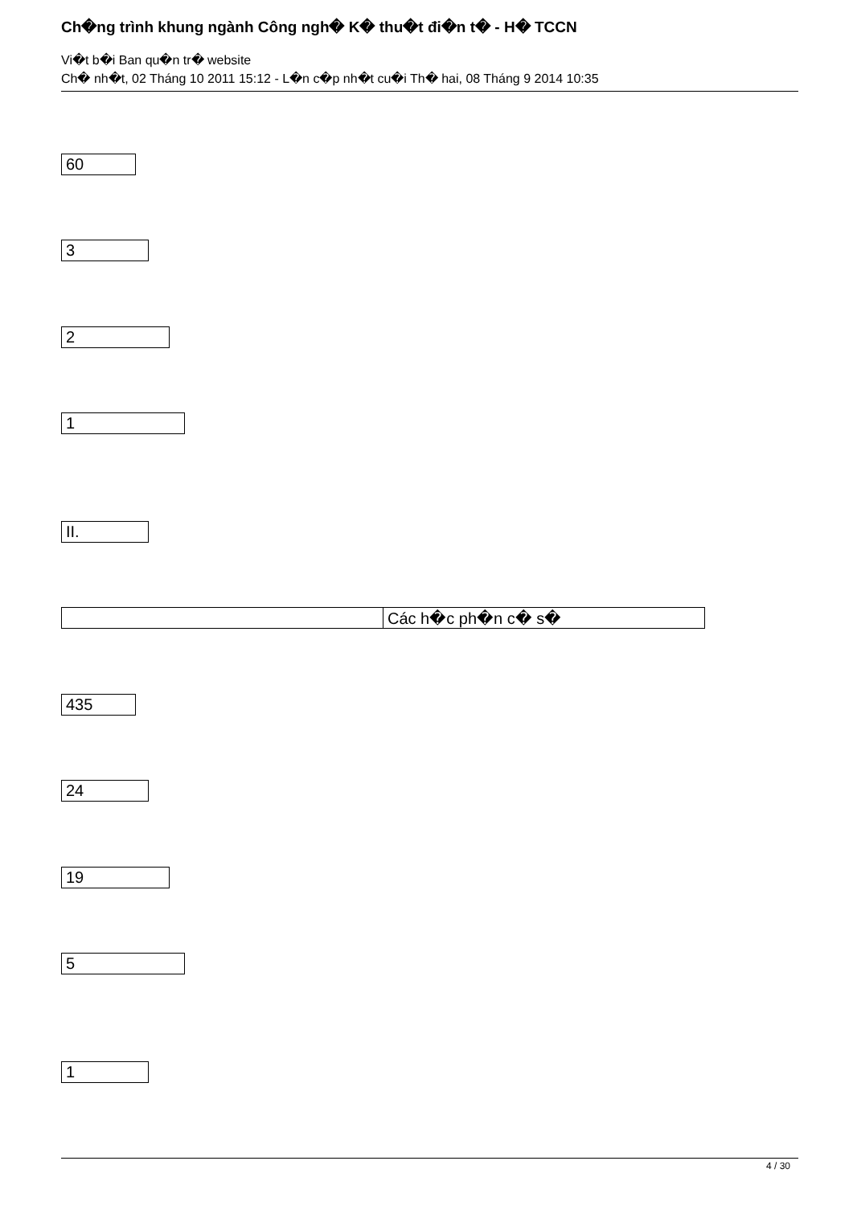Ch�ng trình khung ngành Công ngh� K� thu�t đi�n t� - H� TCCN
Vi�t b�i Ban qu�n tr� website
Ch� nh�t, 02 Tháng 10 2011 15:12 - L�n c�p nh�t cu�i Th� hai, 08 Tháng 9 2014 10:35
| 60 |
| 3 |
| 2 |
| 1 |
| II. |
| | Các h�c ph�n c� s� |
| 435 |
| 24 |
| 19 |
| 5 |
| 1 |
4 / 30